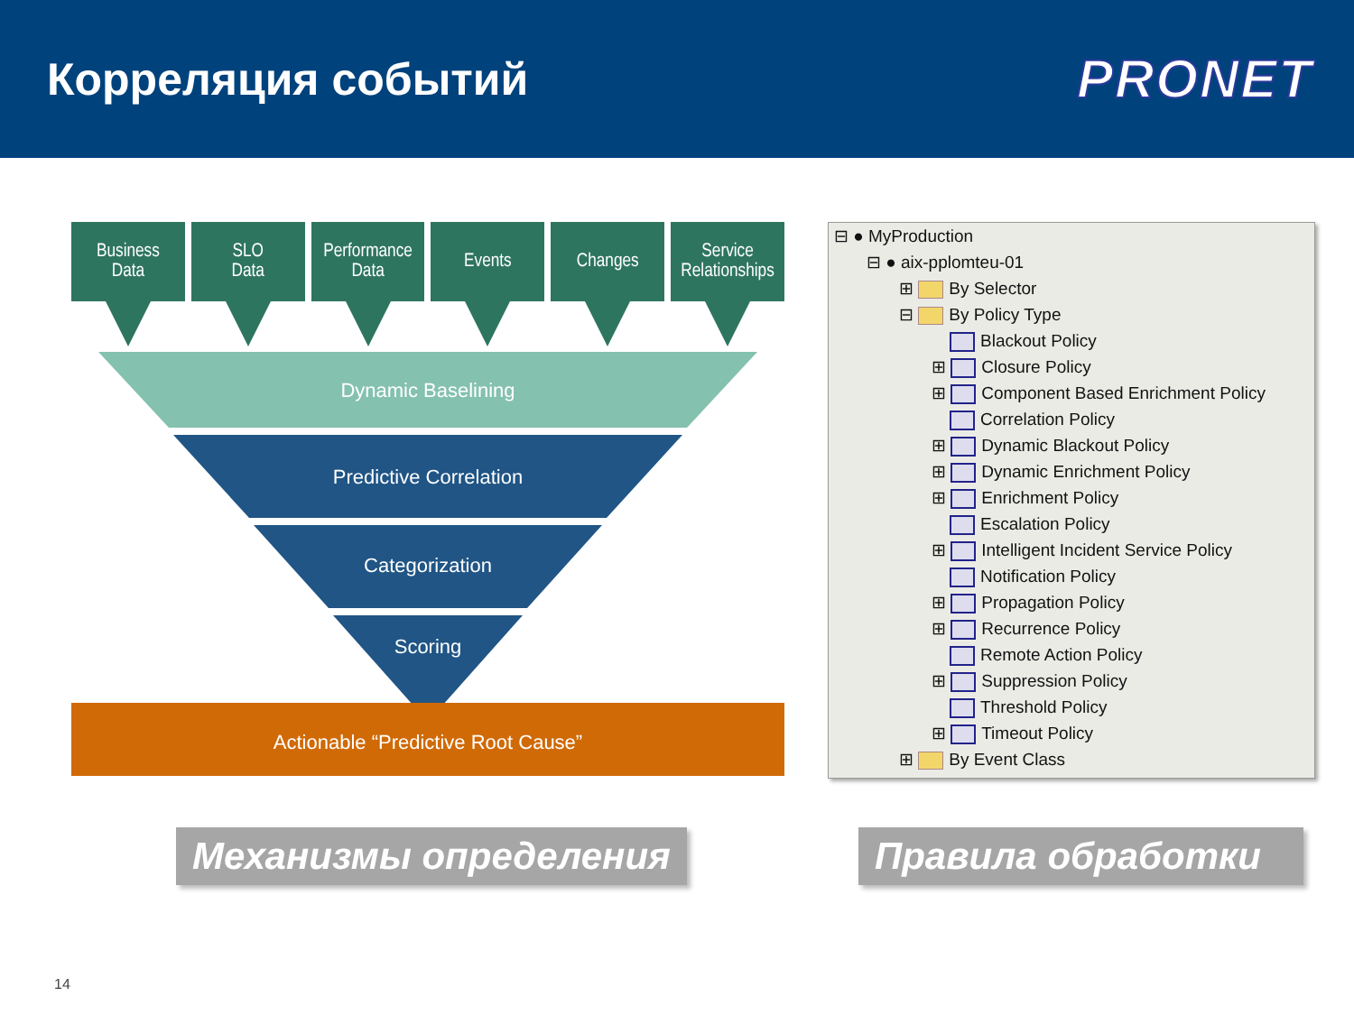Корреляция событий
PRONET
Business
Data
SLO
Data
Performance
Data
Events Changes Service
Relationships
Dynamic Baselining
Predictive Correlation
Categorization
Scoring
Actionable “Predictive Root Cause”
⊟ ● MyProduction
⊟ ● aix-pplomteu-01
⊞ By Selector
⊟ By Policy Type
Blackout Policy
⊞ Closure Policy
⊞ Component Based Enrichment Policy
Correlation Policy
⊞ Dynamic Blackout Policy
⊞ Dynamic Enrichment Policy
⊞ Enrichment Policy
Escalation Policy
⊞ Intelligent Incident Service Policy
Notification Policy
⊞ Propagation Policy
⊞ Recurrence Policy
Remote Action Policy
⊞ Suppression Policy
Threshold Policy
⊞ Timeout Policy
⊞ By Event Class
Механизмы определения Правила обработки
14